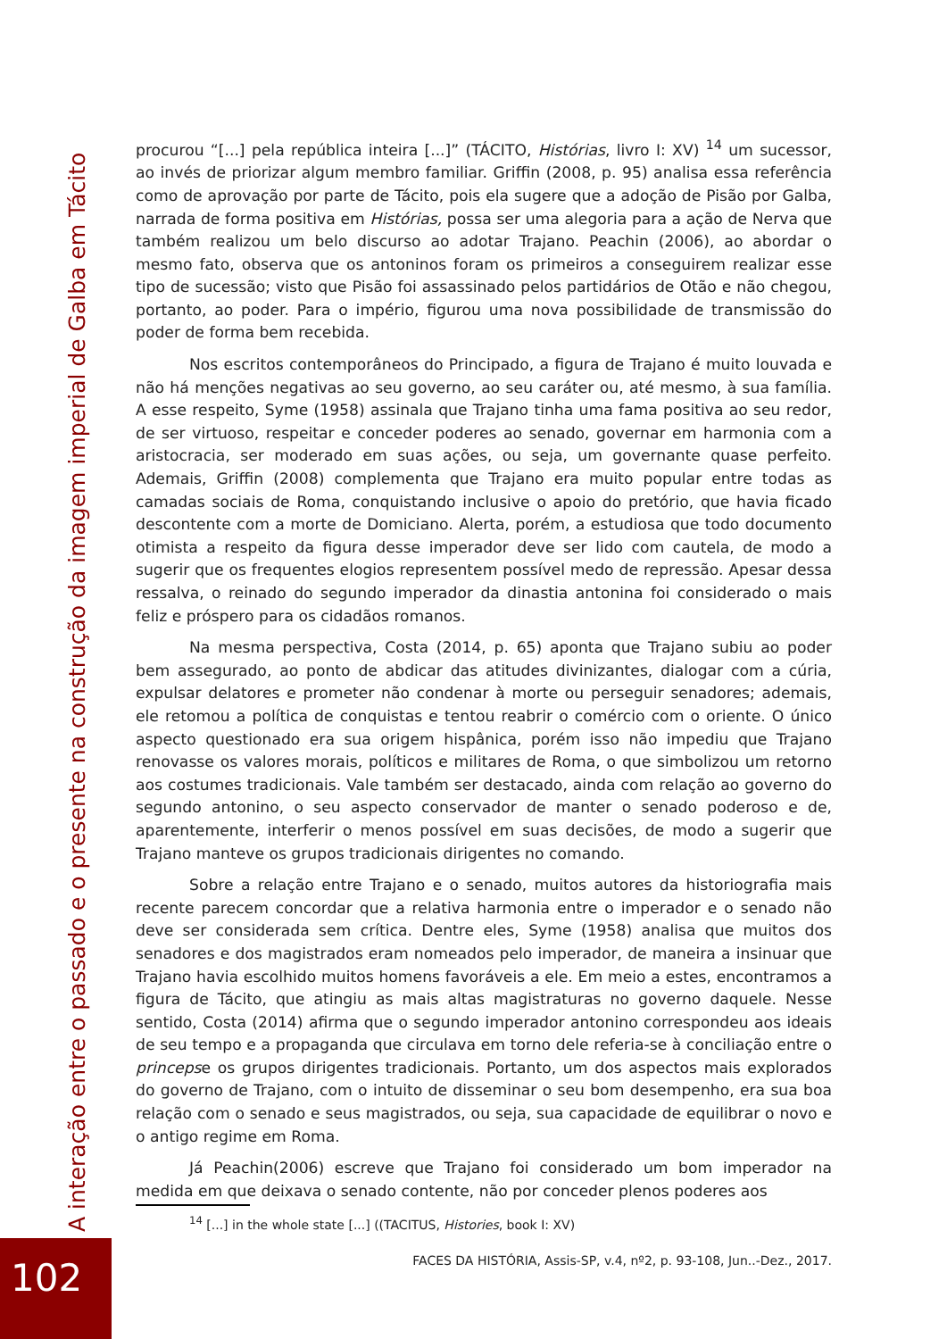A interação entre o passado e o presente na construção da imagem imperial de Galba em Tácito
procurou “[...] pela república inteira [...]” (TÁCITO, Histórias, livro I: XV) <sup>14</sup> um sucessor, ao invés de priorizar algum membro familiar. Griffin (2008, p. 95) analisa essa referência como de aprovação por parte de Tácito, pois ela sugere que a adoção de Pisão por Galba, narrada de forma positiva em Histórias, possa ser uma alegoria para a ação de Nerva que também realizou um belo discurso ao adotar Trajano. Peachin (2006), ao abordar o mesmo fato, observa que os antoninos foram os primeiros a conseguirem realizar esse tipo de sucessão; visto que Pisão foi assassinado pelos partidários de Otão e não chegou, portanto, ao poder. Para o império, figurou uma nova possibilidade de transmissão do poder de forma bem recebida.
Nos escritos contemporâneos do Principado, a figura de Trajano é muito louvada e não há menções negativas ao seu governo, ao seu caráter ou, até mesmo, à sua família. A esse respeito, Syme (1958) assinala que Trajano tinha uma fama positiva ao seu redor, de ser virtuoso, respeitar e conceder poderes ao senado, governar em harmonia com a aristocracia, ser moderado em suas ações, ou seja, um governante quase perfeito. Ademais, Griffin (2008) complementa que Trajano era muito popular entre todas as camadas sociais de Roma, conquistando inclusive o apoio do pretório, que havia ficado descontente com a morte de Domiciano. Alerta, porém, a estudiosa que todo documento otimista a respeito da figura desse imperador deve ser lido com cautela, de modo a sugerir que os frequentes elogios representem possível medo de repressão. Apesar dessa ressalva, o reinado do segundo imperador da dinastia antonina foi considerado o mais feliz e próspero para os cidadãos romanos.
Na mesma perspectiva, Costa (2014, p. 65) aponta que Trajano subiu ao poder bem assegurado, ao ponto de abdicar das atitudes divinizantes, dialogar com a cúria, expulsar delatores e prometer não condenar à morte ou perseguir senadores; ademais, ele retomou a política de conquistas e tentou reabrir o comércio com o oriente. O único aspecto questionado era sua origem hispânica, porém isso não impediu que Trajano renovasse os valores morais, políticos e militares de Roma, o que simbolizou um retorno aos costumes tradicionais. Vale também ser destacado, ainda com relação ao governo do segundo antonino, o seu aspecto conservador de manter o senado poderoso e de, aparentemente, interferir o menos possível em suas decisões, de modo a sugerir que Trajano manteve os grupos tradicionais dirigentes no comando.
Sobre a relação entre Trajano e o senado, muitos autores da historiografia mais recente parecem concordar que a relativa harmonia entre o imperador e o senado não deve ser considerada sem crítica. Dentre eles, Syme (1958) analisa que muitos dos senadores e dos magistrados eram nomeados pelo imperador, de maneira a insinuar que Trajano havia escolhido muitos homens favoráveis a ele. Em meio a estes, encontramos a figura de Tácito, que atingiu as mais altas magistraturas no governo daquele. Nesse sentido, Costa (2014) afirma que o segundo imperador antonino correspondeu aos ideais de seu tempo e a propaganda que circulava em torno dele referia-se à conciliação entre o princepse os grupos dirigentes tradicionais. Portanto, um dos aspectos mais explorados do governo de Trajano, com o intuito de disseminar o seu bom desempenho, era sua boa relação com o senado e seus magistrados, ou seja, sua capacidade de equilibrar o novo e o antigo regime em Roma.
Já Peachin(2006) escreve que Trajano foi considerado um bom imperador na medida em que deixava o senado contente, não por conceder plenos poderes aos
<sup>14</sup> [...] in the whole state [...] ((TACITUS, Histories, book I: XV)
FACES DA HISTÓRIA, Assis-SP, v.4, nº2, p. 93-108, Jun..-Dez., 2017.
102